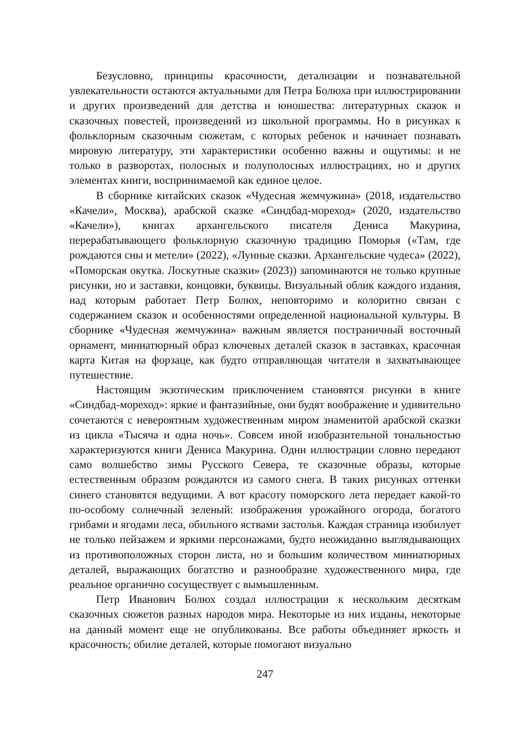Безусловно, принципы красочности, детализации и познавательной увлекательности остаются актуальными для Петра Болюха при иллюстрировании и других произведений для детства и юношества: литературных сказок и сказочных повестей, произведений из школьной программы. Но в рисунках к фольклорным сказочным сюжетам, с которых ребенок и начинает познавать мировую литературу, эти характеристики особенно важны и ощутимы: и не только в разворотах, полосных и полуполосных иллюстрациях, но и других элементах книги, воспринимаемой как единое целое.
В сборнике китайских сказок «Чудесная жемчужина» (2018, издательство «Качели», Москва), арабской сказке «Синдбад-мореход» (2020, издательство «Качели»), книгах архангельского писателя Дениса Макурина, перерабатывающего фольклорную сказочную традицию Поморья («Там, где рождаются сны и метели» (2022), «Лунные сказки. Архангельские чудеса» (2022), «Поморская окутка. Лоскутные сказки» (2023)) запоминаются не только крупные рисунки, но и заставки, концовки, буквицы. Визуальный облик каждого издания, над которым работает Петр Болюх, неповторимо и колоритно связан с содержанием сказок и особенностями определенной национальной культуры. В сборнике «Чудесная жемчужина» важным является постраничный восточный орнамент, миниатюрный образ ключевых деталей сказок в заставках, красочная карта Китая на форзаце, как будто отправляющая читателя в захватывающее путешествие.
Настоящим экзотическим приключением становятся рисунки в книге «Синдбад-мореход»: яркие и фантазийные, они будят воображение и удивительно сочетаются с невероятным художественным миром знаменитой арабской сказки из цикла «Тысяча и одна ночь». Совсем иной изобразительной тональностью характеризуются книги Дениса Макурина. Одни иллюстрации словно передают само волшебство зимы Русского Севера, те сказочные образы, которые естественным образом рождаются из самого снега. В таких рисунках оттенки синего становятся ведущими. А вот красоту поморского лета передает какой-то по-особому солнечный зеленый: изображения урожайного огорода, богатого грибами и ягодами леса, обильного яствами застолья. Каждая страница изобилует не только пейзажем и яркими персонажами, будто неожиданно выглядывающих из противоположных сторон листа, но и большим количеством миниатюрных деталей, выражающих богатство и разнообразие художественного мира, где реальное органично сосуществует с вымышленным.
Петр Иванович Болюх создал иллюстрации к нескольким десяткам сказочных сюжетов разных народов мира. Некоторые из них изданы, некоторые на данный момент еще не опубликованы. Все работы объединяет яркость и красочность; обилие деталей, которые помогают визуально
247